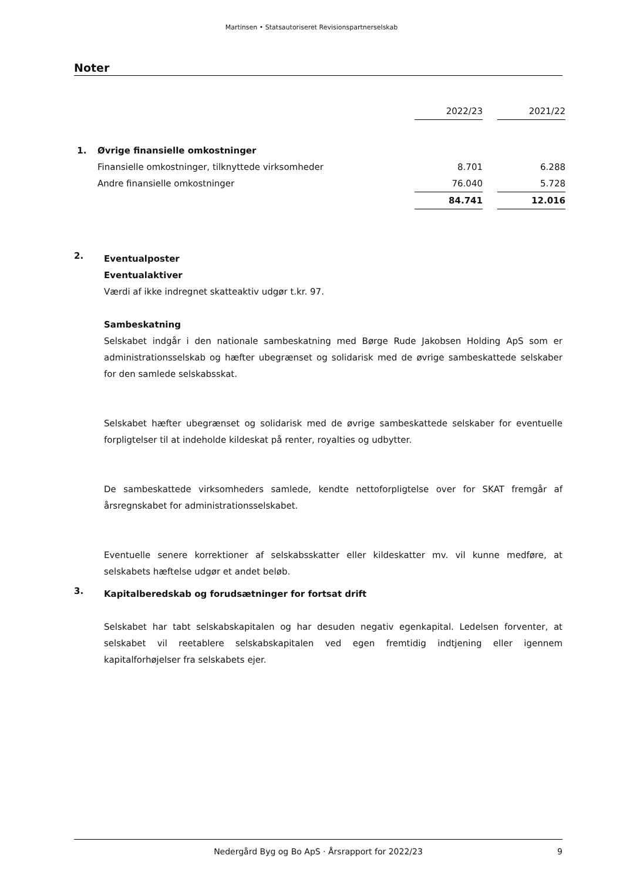Martinsen • Statsautoriseret Revisionspartnerselskab
Noter
| | | 2022/23 | | 2021/22 |
| 1. | Øvrige finansielle omkostninger | | | |
| | Finansielle omkostninger, tilknyttede virksomheder | 8.701 | | 6.288 |
| | Andre finansielle omkostninger | 76.040 | | 5.728 |
| | | 84.741 | | 12.016 |
2.
Eventualposter
Eventualaktiver
Værdi af ikke indregnet skatteaktiv udgør t.kr. 97.
Sambeskatning
Selskabet indgår i den nationale sambeskatning med Børge Rude Jakobsen Holding ApS som er administrationsselskab og hæfter ubegrænset og solidarisk med de øvrige sambeskattede selskaber for den samlede selskabsskat.
Selskabet hæfter ubegrænset og solidarisk med de øvrige sambeskattede selskaber for eventuelle forpligtelser til at indeholde kildeskat på renter, royalties og udbytter.
De sambeskattede virksomheders samlede, kendte nettoforpligtelse over for SKAT fremgår af årsregnskabet for administrationsselskabet.
Eventuelle senere korrektioner af selskabsskatter eller kildeskatter mv. vil kunne medføre, at selskabets hæftelse udgør et andet beløb.
3.
Kapitalberedskab og forudsætninger for fortsat drift
Selskabet har tabt selskabskapitalen og har desuden negativ egenkapital. Ledelsen forventer, at selskabet vil reetablere selskabskapitalen ved egen fremtidig indtjening eller igennem kapitalforhøjelser fra selskabets ejer.
Nedergård Byg og Bo ApS · Årsrapport for 2022/23 9